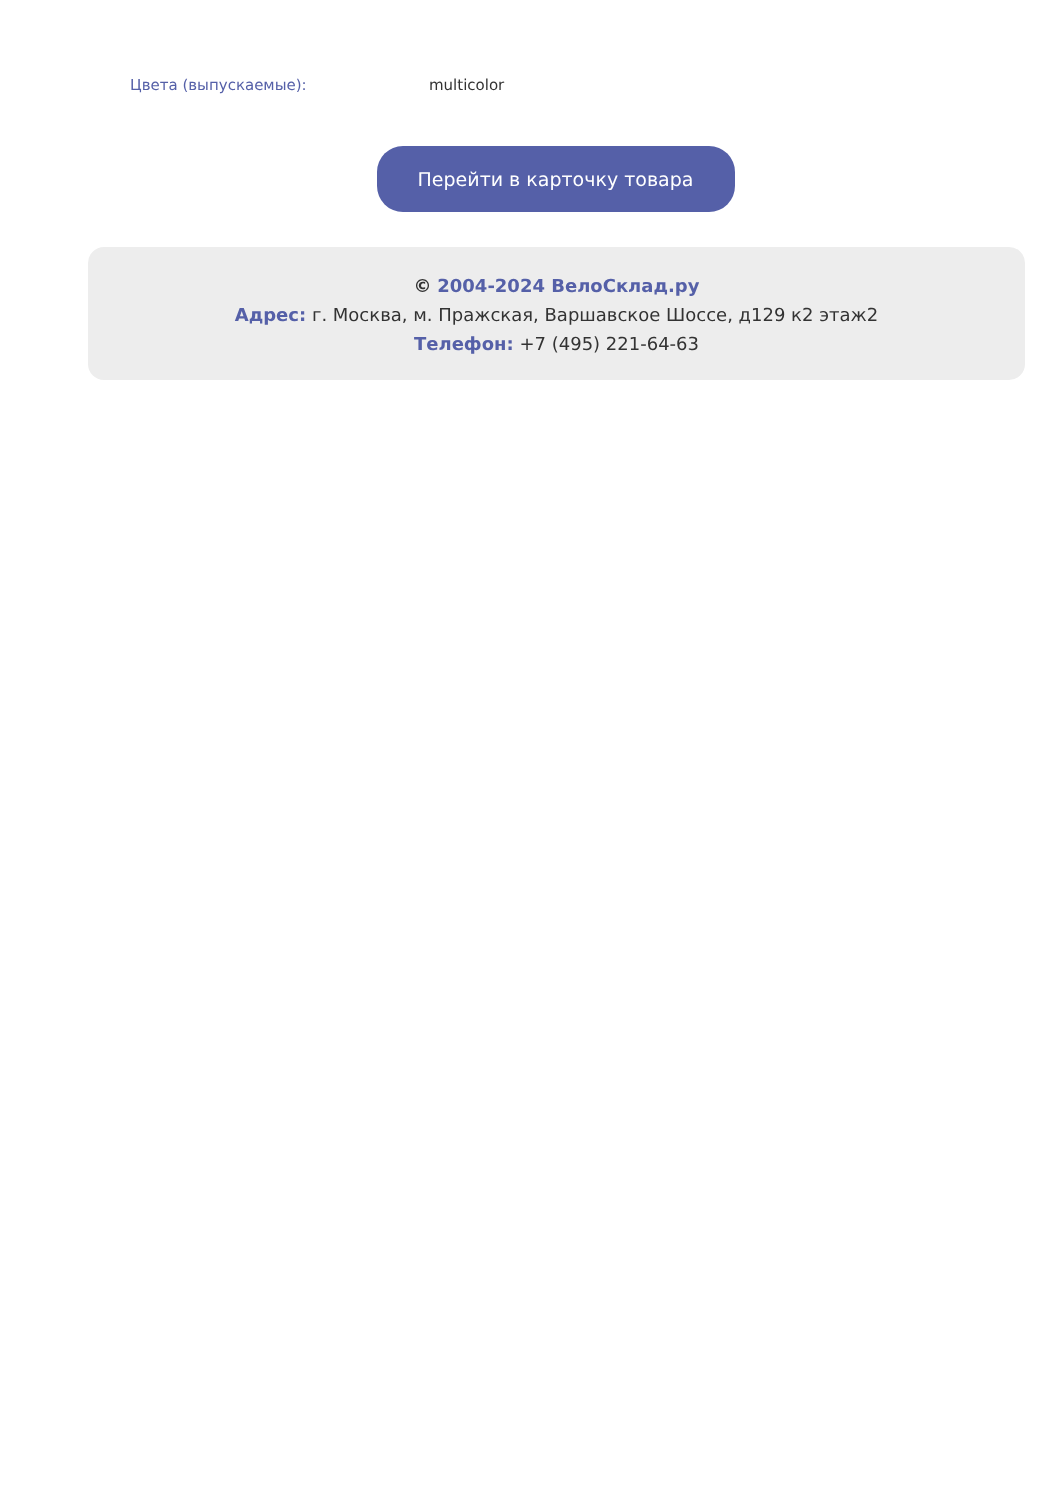Цвета (выпускаемые): multicolor
Перейти в карточку товара
© 2004-2024 ВелоСклад.ру
Адрес: г. Москва, м. Пражская, Варшавское Шоссе, д129 к2 этаж2
Телефон: +7 (495) 221-64-63